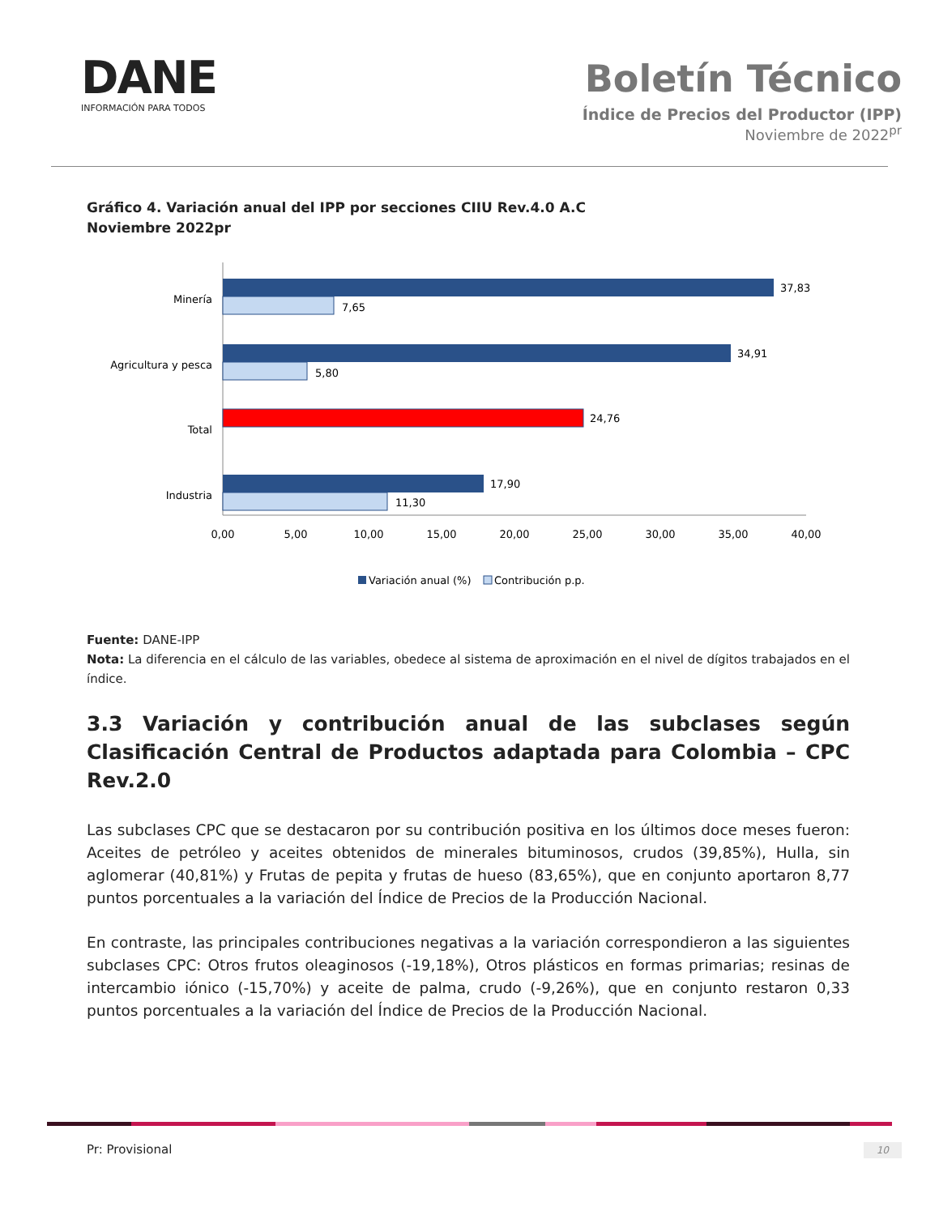DANE
INFORMACIÓN PARA TODOS
Boletín Técnico
Índice de Precios del Productor (IPP)
Noviembre de 2022<sup>pr</sup>
Gráfico 4. Variación anual del IPP por secciones CIIU Rev.4.0 A.C
Noviembre 2022pr
37,83
7,65
Minería
34,91
5,80
Agricultura y pesca
24,76
Total
17,90
11,30
Industria
0,00
5,00
10,00
15,00
20,00
25,00
30,00
35,00
40,00
Variación anual (%)
Contribución p.p.
Fuente: DANE-IPP
Nota: La diferencia en el cálculo de las variables, obedece al sistema de aproximación en el nivel de dígitos trabajados en el índice.
3.3 Variación y contribución anual de las subclases según Clasificación Central de Productos adaptada para Colombia – CPC Rev.2.0
Las subclases CPC que se destacaron por su contribución positiva en los últimos doce meses fueron: Aceites de petróleo y aceites obtenidos de minerales bituminosos, crudos (39,85%), Hulla, sin aglomerar (40,81%) y Frutas de pepita y frutas de hueso (83,65%), que en conjunto aportaron 8,77 puntos porcentuales a la variación del Índice de Precios de la Producción Nacional.
En contraste, las principales contribuciones negativas a la variación correspondieron a las siguientes subclases CPC: Otros frutos oleaginosos (-19,18%), Otros plásticos en formas primarias; resinas de intercambio iónico (-15,70%) y aceite de palma, crudo (-9,26%), que en conjunto restaron 0,33 puntos porcentuales a la variación del Índice de Precios de la Producción Nacional.
Pr: Provisional 10